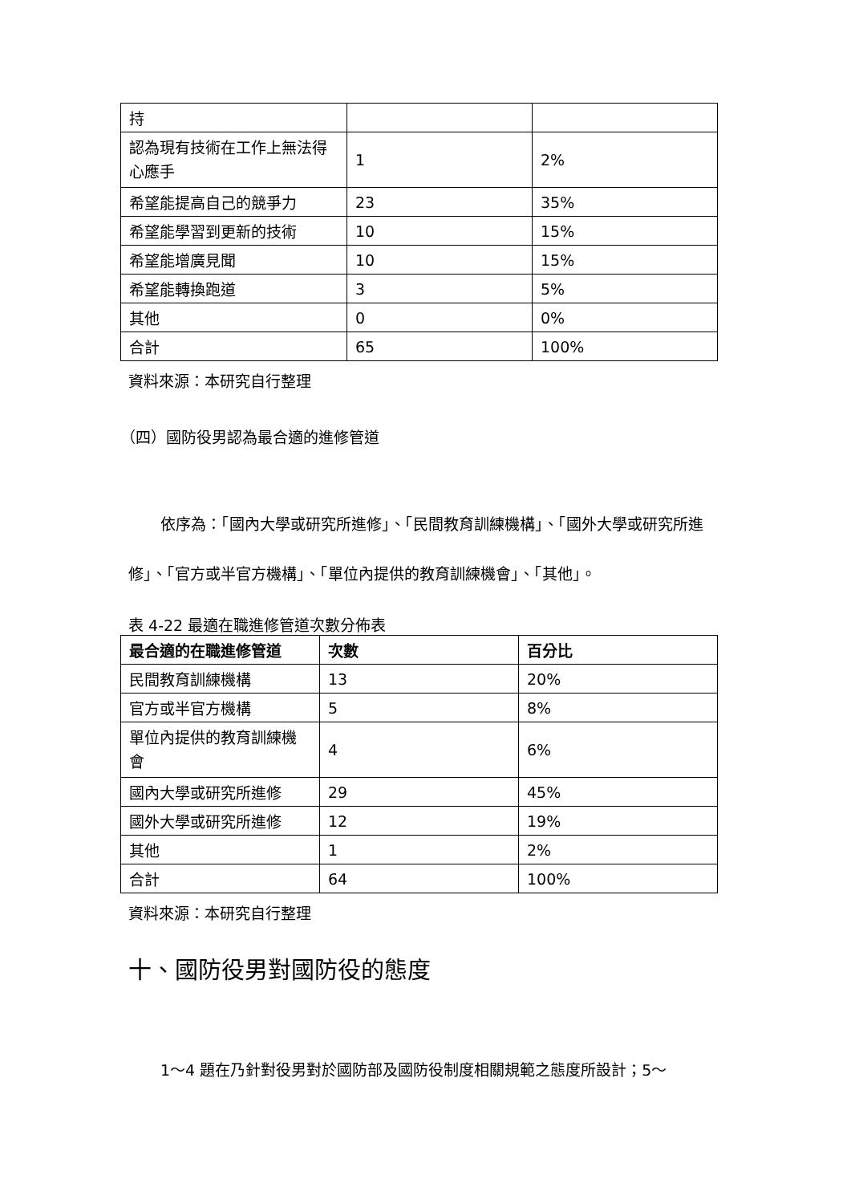| 持 | | |
| 認為現有技術在工作上無法得心應手 | 1 | 2% |
| 希望能提高自己的競爭力 | 23 | 35% |
| 希望能學習到更新的技術 | 10 | 15% |
| 希望能增廣見聞 | 10 | 15% |
| 希望能轉換跑道 | 3 | 5% |
| 其他 | 0 | 0% |
| 合計 | 65 | 100% |
資料來源：本研究自行整理
（四）國防役男認為最合適的進修管道
依序為：「國內大學或研究所進修」、「民間教育訓練機構」、「國外大學或研究所進修」、「官方或半官方機構」、「單位內提供的教育訓練機會」、「其他」。
表 4-22 最適在職進修管道次數分佈表
| 最合適的在職進修管道 | 次數 | 百分比 |
| --- | --- | --- |
| 民間教育訓練機構 | 13 | 20% |
| 官方或半官方機構 | 5 | 8% |
| 單位內提供的教育訓練機會 | 4 | 6% |
| 國內大學或研究所進修 | 29 | 45% |
| 國外大學或研究所進修 | 12 | 19% |
| 其他 | 1 | 2% |
| 合計 | 64 | 100% |
資料來源：本研究自行整理
十、國防役男對國防役的態度
1～4 題在乃針對役男對於國防部及國防役制度相關規範之態度所設計；5～